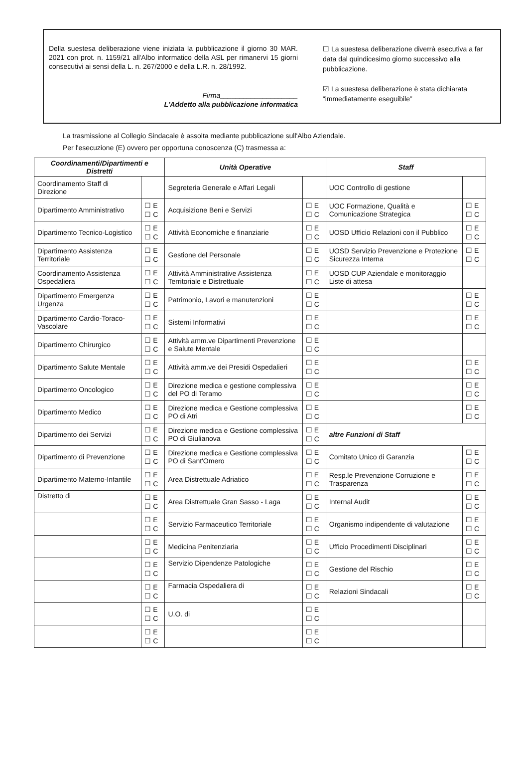Della suestesa deliberazione viene iniziata la pubblicazione il giorno 30 MAR. 2021 con prot. n. 1159/21 all'Albo informatico della ASL per rimanervi 15 giorni consecutivi ai sensi della L. n. 267/2000 e della L.R. n. 28/1992.
Firma____________________
L'Addetto alla pubblicazione informatica
☐ La suestesa deliberazione diverrà esecutiva a far data dal quindicesimo giorno successivo alla pubblicazione.
☑ La suestesa deliberazione è stata dichiarata “immediatamente eseguibile”
La trasmissione al Collegio Sindacale è assolta mediante pubblicazione sull'Albo Aziendale.
Per l'esecuzione (E) ovvero per opportuna conoscenza (C) trasmessa a:
| Coordinamenti/Dipartimenti e Distretti | | Unità Operative | | Staff | |
| --- | --- | --- | --- | --- | --- |
| Coordinamento Staff di Direzione | | Segreteria Generale e Affari Legali | | UOC Controllo di gestione | |
| Dipartimento Amministrativo | ☐ E ☐ C | Acquisizione Beni e Servizi | ☐ E ☐ C | UOC Formazione, Qualità e Comunicazione Strategica | ☐ E ☐ C |
| Dipartimento Tecnico-Logistico | ☐ E ☐ C | Attività Economiche e finanziarie | ☐ E ☐ C | UOSD Ufficio Relazioni con il Pubblico | ☐ E ☐ C |
| Dipartimento Assistenza Territoriale | ☐ E ☐ C | Gestione del Personale | ☐ E ☐ C | UOSD Servizio Prevenzione e Protezione Sicurezza Interna | ☐ E ☐ C |
| Coordinamento Assistenza Ospedaliera | ☐ E ☐ C | Attività Amministrative Assistenza Territoriale e Distrettuale | ☐ E ☐ C | UOSD CUP Aziendale e monitoraggio Liste di attesa | |
| Dipartimento Emergenza Urgenza | ☐ E ☐ C | Patrimonio, Lavori e manutenzioni | ☐ E ☐ C | | ☐ E ☐ C |
| Dipartimento Cardio-Toraco-Vascolare | ☐ E ☐ C | Sistemi Informativi | ☐ E ☐ C | | ☐ E ☐ C |
| Dipartimento Chirurgico | ☐ E ☐ C | Attività amm.ve Dipartimenti Prevenzione e Salute Mentale | ☐ E ☐ C | | |
| Dipartimento Salute Mentale | ☐ E ☐ C | Attività amm.ve dei Presidi Ospedalieri | ☐ E ☐ C | | ☐ E ☐ C |
| Dipartimento Oncologico | ☐ E ☐ C | Direzione medica e gestione complessiva del PO di Teramo | ☐ E ☐ C | | ☐ E ☐ C |
| Dipartimento Medico | ☐ E ☐ C | Direzione medica e Gestione complessiva PO di Atri | ☐ E ☐ C | | ☐ E ☐ C |
| Dipartimento dei Servizi | ☐ E ☐ C | Direzione medica e Gestione complessiva PO di Giulianova | ☐ E ☐ C | altre Funzioni di Staff | |
| Dipartimento di Prevenzione | ☐ E ☐ C | Direzione medica e Gestione complessiva PO di Sant'Omero | ☐ E ☐ C | Comitato Unico di Garanzia | ☐ E ☐ C |
| Dipartimento Materno-Infantile | ☐ E ☐ C | Area Distrettuale Adriatico | ☐ E ☐ C | Resp.le Prevenzione Corruzione e Trasparenza | ☐ E ☐ C |
| Distretto di | ☐ E ☐ C | Area Distrettuale Gran Sasso - Laga | ☐ E ☐ C | Internal Audit | ☐ E ☐ C |
| | ☐ E ☐ C | Servizio Farmaceutico Territoriale | ☐ E ☐ C | Organismo indipendente di valutazione | ☐ E ☐ C |
| | ☐ E ☐ C | Medicina Penitenziaria | ☐ E ☐ C | Ufficio Procedimenti Disciplinari | ☐ E ☐ C |
| | ☐ E ☐ C | Servizio Dipendenze Patologiche | ☐ E ☐ C | Gestione del Rischio | ☐ E ☐ C |
| | ☐ E ☐ C | Farmacia Ospedaliera di | ☐ E ☐ C | Relazioni Sindacali | ☐ E ☐ C |
| | ☐ E ☐ C | U.O. di | ☐ E ☐ C | | |
| | ☐ E ☐ C | | ☐ E ☐ C | | |